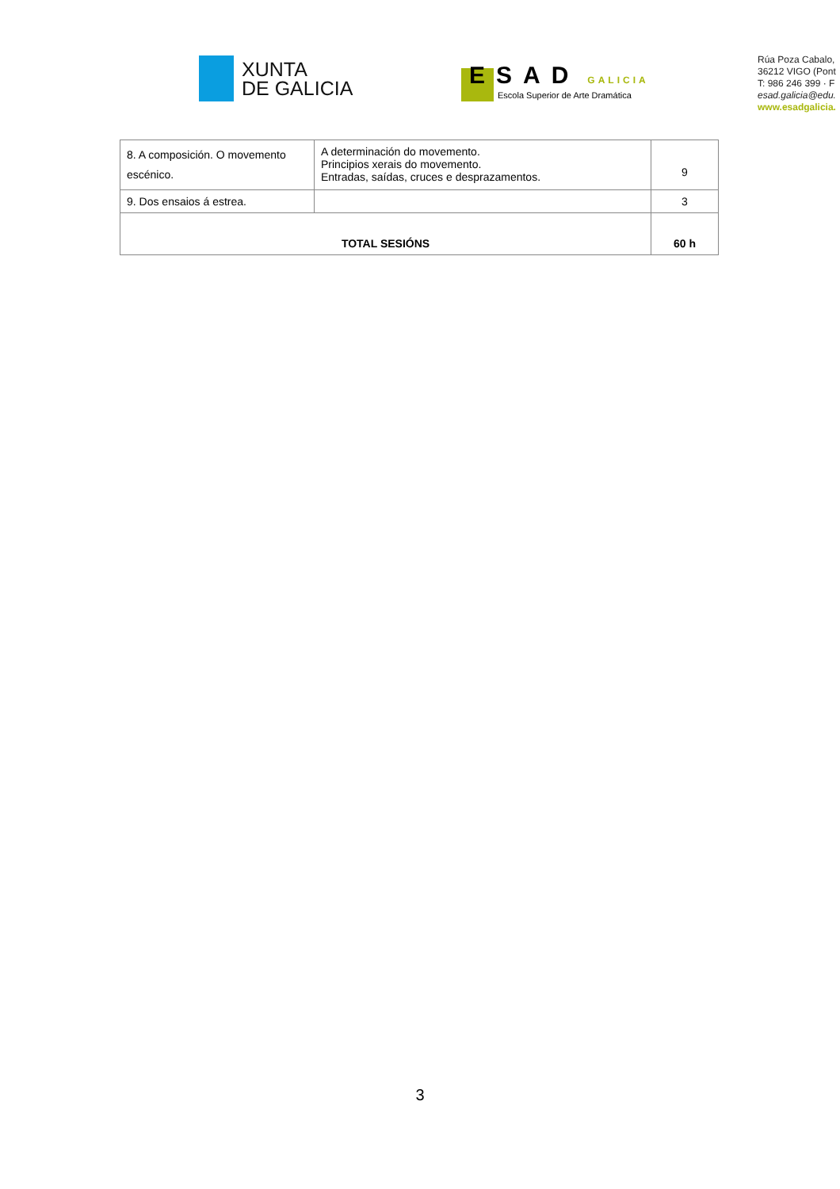XUNTA
DE GALICIA
ESAD GALICIA
Escola Superior de Arte Dramática
Rúa Poza Cabalo,
36212 VIGO (Pont
T: 986 246 399 · F
esad.galicia@edu.
www.esadgalicia.
| 8. A composición. O movemento escénico. | A determinación do movemento. Principios xerais do movemento. Entradas, saídas, cruces e desprazamentos. | 9 |
| 9. Dos ensaios á estrea. | | 3 |
| TOTAL SESIÓNS | | 60 h |
3